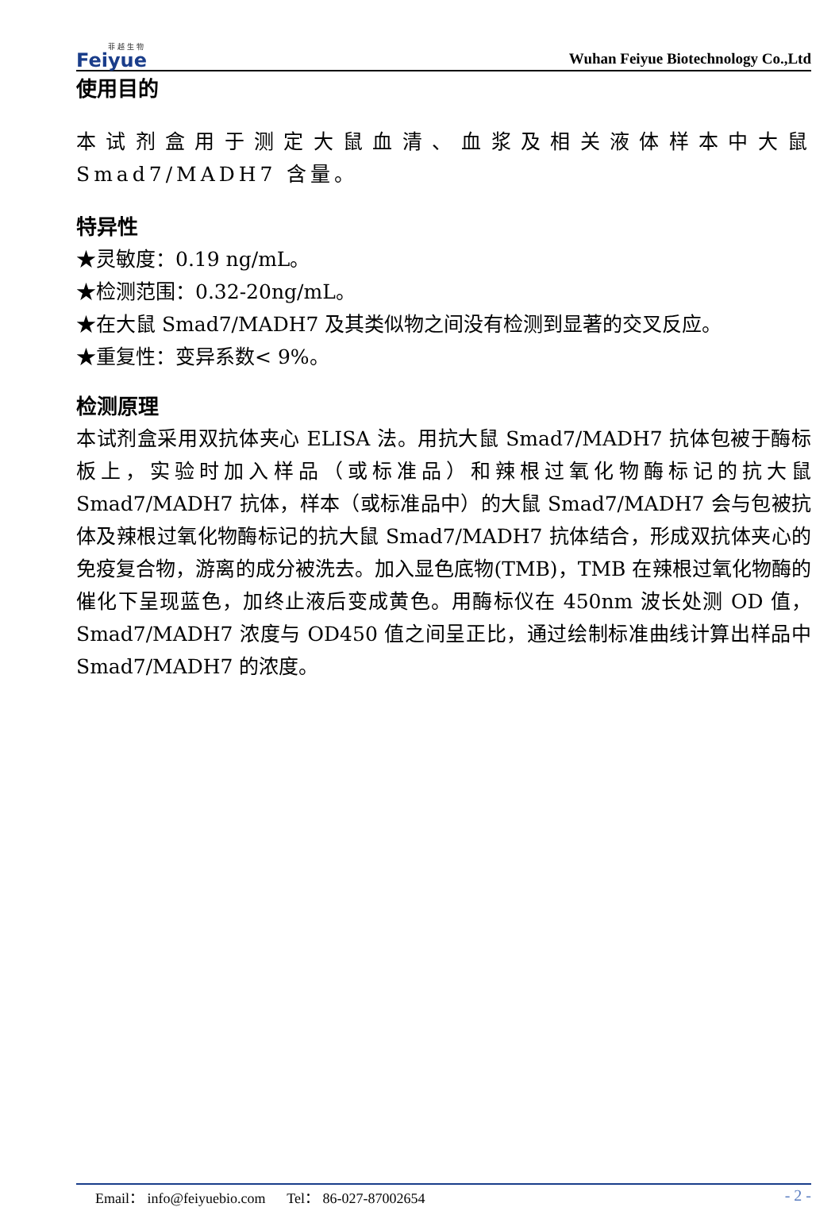菲 越 生 物
Feiyue
Wuhan Feiyue Biotechnology Co.,Ltd
使用目的
本试剂盒用于测定大鼠血清、血浆及相关液体样本中大鼠 Smad7/MADH7 含量。
特异性
★灵敏度：0.19 ng/mL。
★检测范围：0.32-20ng/mL。
★在大鼠 Smad7/MADH7 及其类似物之间没有检测到显著的交叉反应。
★重复性：变异系数< 9%。
检测原理
本试剂盒采用双抗体夹心 ELISA 法。用抗大鼠 Smad7/MADH7 抗体包被于酶标板上，实验时加入样品（或标准品）和辣根过氧化物酶标记的抗大鼠 Smad7/MADH7 抗体，样本（或标准品中）的大鼠 Smad7/MADH7 会与包被抗体及辣根过氧化物酶标记的抗大鼠 Smad7/MADH7 抗体结合，形成双抗体夹心的免疫复合物，游离的成分被洗去。加入显色底物(TMB)，TMB 在辣根过氧化物酶的催化下呈现蓝色，加终止液后变成黄色。用酶标仪在 450nm 波长处测 OD 值，Smad7/MADH7 浓度与 OD450 值之间呈正比，通过绘制标准曲线计算出样品中 Smad7/MADH7 的浓度。
Email： info@feiyuebio.com Tel： 86-027-87002654 - 2 -